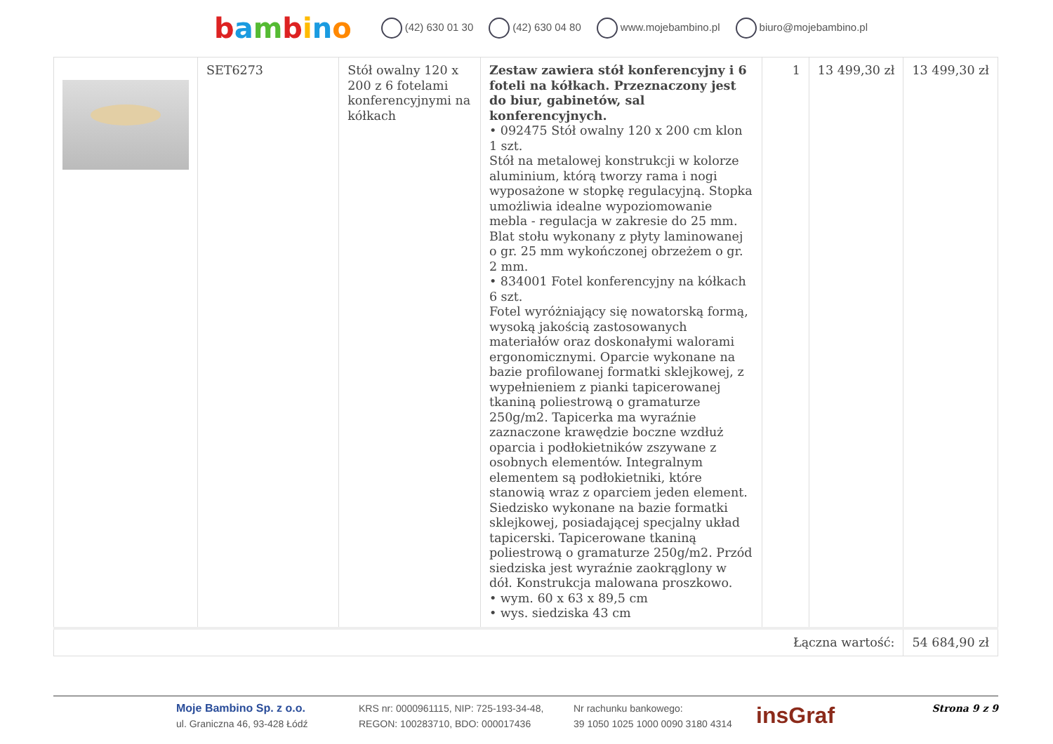bambino (42) 630 01 30 (42) 630 04 80 www.mojebambino.pl biuro@mojebambino.pl
| | SET6273 | Stół owalny 120 x 200 z 6 fotelami konferencyjnymi na kółkach | Zestaw zawiera stół konferencyjny i 6 foteli na kółkach. Przeznaczony jest do biur, gabinetów, sal konferencyjnych. • 092475 Stół owalny 120 x 200 cm klon 1 szt. Stół na metalowej konstrukcji w kolorze aluminium, którą tworzy rama i nogi wyposażone w stopkę regulacyjną. Stopka umożliwia idealne wypoziomowanie mebla - regulacja w zakresie do 25 mm. Blat stołu wykonany z płyty laminowanej o gr. 25 mm wykończonej obrzeżem o gr. 2 mm. • 834001 Fotel konferencyjny na kółkach 6 szt. Fotel wyróżniający się nowatorską formą, wysoką jakością zastosowanych materiałów oraz doskonałymi walorami ergonomicznymi. Oparcie wykonane na bazie profilowanej formatki sklejkowej, z wypełnieniem z pianki tapicerowanej tkaniną poliestrową o gramaturze 250g/m2. Tapicerka ma wyraźnie zaznaczone krawędzie boczne wzdłuż oparcia i podłokietników zszywane z osobnych elementów. Integralnym elementem są podłokietniki, które stanowią wraz z oparciem jeden element. Siedzisko wykonane na bazie formatki sklejkowej, posiadającej specjalny układ tapicerski. Tapicerowane tkaniną poliestrową o gramaturze 250g/m2. Przód siedziska jest wyraźnie zaokrąglony w dół. Konstrukcja malowana proszkowo. • wym. 60 x 63 x 89,5 cm • wys. siedziska 43 cm | 1 | 13 499,30 zł | 13 499,30 zł |
| Łączna wartość: | | | | | | 54 684,90 zł |
Moje Bambino Sp. z o.o.
ul. Graniczna 46, 93-428 Łódź
KRS nr: 0000961115, NIP: 725-193-34-48,
REGON: 100283710, BDO: 000017436
Nr rachunku bankowego:
39 1050 1025 1000 0090 3180 4314
insGraf
Strona 9 z 9